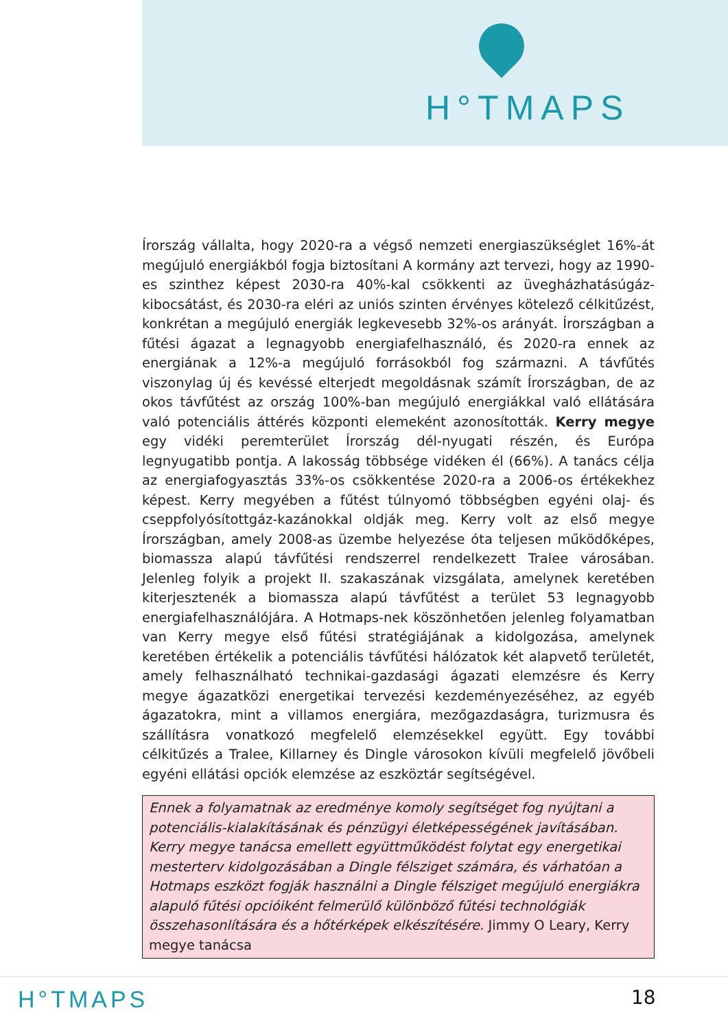H°TMAPS
Írország vállalta, hogy 2020-ra a végső nemzeti energiaszükséglet 16%-át megújuló energiákból fogja biztosítani A kormány azt tervezi, hogy az 1990-es szinthez képest 2030-ra 40%-kal csökkenti az üvegházhatásúgáz-kibocsátást, és 2030-ra eléri az uniós szinten érvényes kötelező célkitűzést, konkrétan a megújuló energiák legkevesebb 32%-os arányát. Írországban a fűtési ágazat a legnagyobb energiafelhasználó, és 2020-ra ennek az energiának a 12%-a megújuló forrásokból fog származni. A távfűtés viszonylag új és kevéssé elterjedt megoldásnak számít Írországban, de az okos távfűtést az ország 100%-ban megújuló energiákkal való ellátására való potenciális áttérés központi elemeként azonosították. Kerry megye egy vidéki peremterület Írország dél-nyugati részén, és Európa legnyugatibb pontja. A lakosság többsége vidéken él (66%). A tanács célja az energiafogyasztás 33%-os csökkentése 2020-ra a 2006-os értékekhez képest. Kerry megyében a fűtést túlnyomó többségben egyéni olaj- és cseppfolyósítottgáz-kazánokkal oldják meg. Kerry volt az első megye Írországban, amely 2008-as üzembe helyezése óta teljesen működőképes, biomassza alapú távfűtési rendszerrel rendelkezett Tralee városában. Jelenleg folyik a projekt II. szakaszának vizsgálata, amelynek keretében kiterjesztenék a biomassza alapú távfűtést a terület 53 legnagyobb energiafelhasználójára. A Hotmaps-nek köszönhetően jelenleg folyamatban van Kerry megye első fűtési stratégiájának a kidolgozása, amelynek keretében értékelik a potenciális távfűtési hálózatok két alapvető területét, amely felhasználható technikai-gazdasági ágazati elemzésre és Kerry megye ágazatközi energetikai tervezési kezdeményezéséhez, az egyéb ágazatokra, mint a villamos energiára, mezőgazdaságra, turizmusra és szállításra vonatkozó megfelelő elemzésekkel együtt. Egy további célkitűzés a Tralee, Killarney és Dingle városokon kívüli megfelelő jövőbeli egyéni ellátási opciók elemzése az eszköztár segítségével.
Ennek a folyamatnak az eredménye komoly segítséget fog nyújtani a potenciális-kialakításának és pénzügyi életképességének javításában. Kerry megye tanácsa emellett együttműködést folytat egy energetikai mesterterv kidolgozásában a Dingle félsziget számára, és várhatóan a Hotmaps eszközt fogják használni a Dingle félsziget megújuló energiákra alapuló fűtési opcióiként felmerülő különböző fűtési technológiák összehasonlítására és a hőtérképek elkészítésére. Jimmy O Leary, Kerry megye tanácsa
H°TMAPS 18